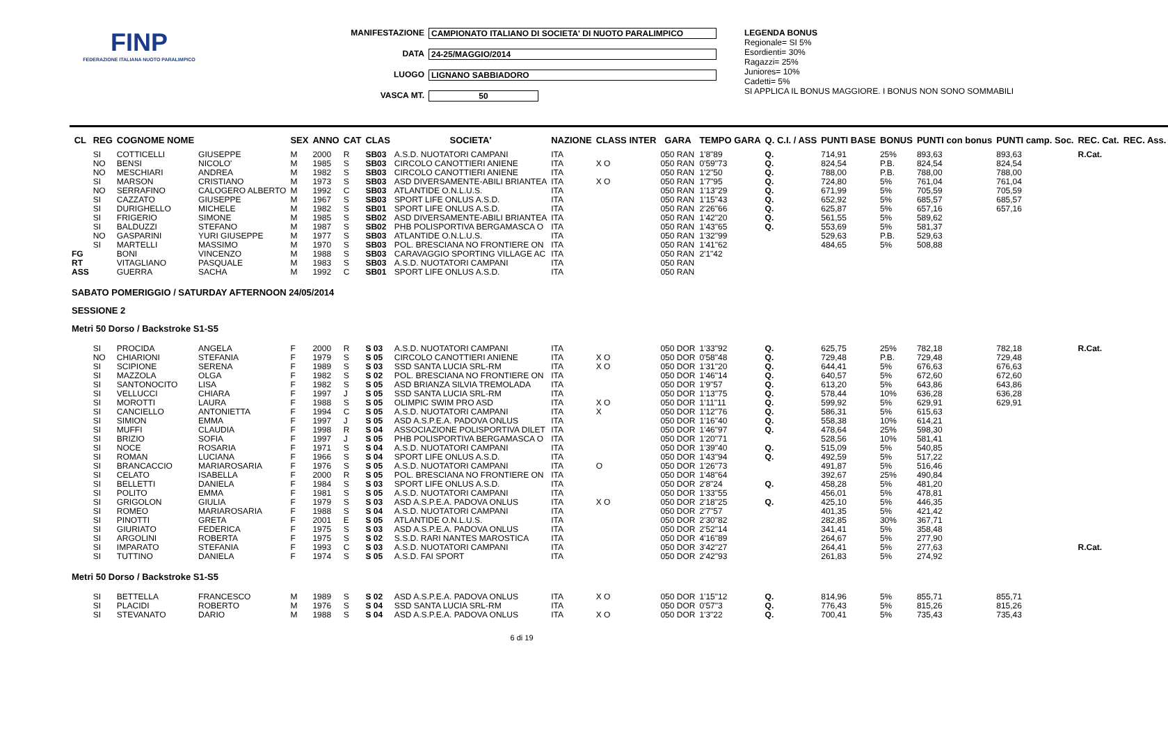FINP
FEDERAZIONE ITALIANA NUOTO PARALIMPICO
MANIFESTAZIONE CAMPIONATO ITALIANO DI SOCIETA' DI NUOTO PARALIMPICO
DATA 24-25/MAGGIO/2014
LUOGO LIGNANO SABBIADORO
VASCA MT. 50
LEGENDA BONUS
Regionale= SI 5%
Esordienti= 30%
Ragazzi= 25%
Juniores= 10%
Cadetti= 5%
SI APPLICA IL BONUS MAGGIORE. I BONUS NON SONO SOMMABILI
| CL | REG | COGNOME NOME | | SEX | ANNO | CAT | CLAS | SOCIETA' | NAZIONE | CLASS INTER | GARA | TEMPO GARA | Q. C.I. / ASS | PUNTI BASE | BONUS | PUNTI con bonus | PUNTI camp. Soc. | REC. Cat. | REC. Ass. |
| --- | --- | --- | --- | --- | --- | --- | --- | --- | --- | --- | --- | --- | --- | --- | --- | --- | --- | --- | --- |
| | SI | COTTICELLI | GIUSEPPE | M | 2000 | R | SB03 | A.S.D. NUOTATORI CAMPANI | ITA | | 050 RAN | 1'8"89 | Q. | 714,91 | 25% | 893,63 | 893,63 | R.Cat. | |
| | NO | BENSI | NICOLO' | M | 1985 | S | SB03 | CIRCOLO CANOTTIERI ANIENE | ITA | X O | 050 RAN | 0'59"73 | Q. | 824,54 | P.B. | 824,54 | 824,54 | | |
| | NO | MESCHIARI | ANDREA | M | 1982 | S | SB03 | CIRCOLO CANOTTIERI ANIENE | ITA | | 050 RAN | 1'2"50 | Q. | 788,00 | P.B. | 788,00 | 788,00 | | |
| | SI | MARSON | CRISTIANO | M | 1973 | S | SB03 | ASD DIVERSAMENTE-ABILI BRIANTEA | ITA | X O | 050 RAN | 1'7"95 | Q. | 724,80 | 5% | 761,04 | 761,04 | | |
| | NO | SERRAFINO | CALOGERO ALBERTO | M | 1992 | C | SB03 | ATLANTIDE O.N.L.U.S. | ITA | | 050 RAN | 1'13"29 | Q. | 671,99 | 5% | 705,59 | 705,59 | | |
| | SI | CAZZATO | GIUSEPPE | M | 1967 | S | SB03 | SPORT LIFE ONLUS A.S.D. | ITA | | 050 RAN | 1'15"43 | Q. | 652,92 | 5% | 685,57 | 685,57 | | |
| | SI | DURIGHELLO | MICHELE | M | 1982 | S | SB01 | SPORT LIFE ONLUS A.S.D. | ITA | | 050 RAN | 2'26"66 | Q. | 625,87 | 5% | 657,16 | 657,16 | | |
| | SI | FRIGERIO | SIMONE | M | 1985 | S | SB02 | ASD DIVERSAMENTE-ABILI BRIANTEA | ITA | | 050 RAN | 1'42"20 | Q. | 561,55 | 5% | 589,62 | | | |
| | SI | BALDUZZI | STEFANO | M | 1987 | S | SB02 | PHB POLISPORTIVA BERGAMASCA O | ITA | | 050 RAN | 1'43"65 | Q. | 553,69 | 5% | 581,37 | | | |
| | NO | GASPARINI | YURI GIUSEPPE | M | 1977 | S | SB03 | ATLANTIDE O.N.L.U.S. | ITA | | 050 RAN | 1'32"99 | | 529,63 | P.B. | 529,63 | | | |
| | SI | MARTELLI | MASSIMO | M | 1970 | S | SB03 | POL. BRESCIANA NO FRONTIERE ON | ITA | | 050 RAN | 1'41"62 | | 484,65 | 5% | 508,88 | | | |
| FG | | BONI | VINCENZO | M | 1988 | S | SB03 | CARAVAGGIO SPORTING VILLAGE AC | ITA | | 050 RAN | 2'1"42 | | | | | | | |
| RT | | VITAGLIANO | PASQUALE | M | 1983 | S | SB03 | A.S.D. NUOTATORI CAMPANI | ITA | | 050 RAN | | | | | | | | |
| ASS | | GUERRA | SACHA | M | 1992 | C | SB01 | SPORT LIFE ONLUS A.S.D. | ITA | | 050 RAN | | | | | | | | |
| SABATO POMERIGGIO / SATURDAY AFTERNOON 24/05/2014 SESSIONE 2 Metri 50 Dorso / Backstroke S1-S5 | | | | | | | | | | | | | | | | | | | |
| | SI | PROCIDA | ANGELA | F | 2000 | R | S 03 | A.S.D. NUOTATORI CAMPANI | ITA | | 050 DOR | 1'33"92 | Q. | 625,75 | 25% | 782,18 | 782,18 | R.Cat. | |
| | NO | CHIARIONI | STEFANIA | F | 1979 | S | S 05 | CIRCOLO CANOTTIERI ANIENE | ITA | X O | 050 DOR | 0'58"48 | Q. | 729,48 | P.B. | 729,48 | 729,48 | | |
| | SI | SCIPIONE | SERENA | F | 1989 | S | S 03 | SSD SANTA LUCIA SRL-RM | ITA | X O | 050 DOR | 1'31"20 | Q. | 644,41 | 5% | 676,63 | 676,63 | | |
| | SI | MAZZOLA | OLGA | F | 1982 | S | S 02 | POL. BRESCIANA NO FRONTIERE ON | ITA | | 050 DOR | 1'46"14 | Q. | 640,57 | 5% | 672,60 | 672,60 | | |
| | SI | SANTONOCITO | LISA | F | 1982 | S | S 05 | ASD BRIANZA SILVIA TREMOLADA | ITA | | 050 DOR | 1'9"57 | Q. | 613,20 | 5% | 643,86 | 643,86 | | |
| | SI | VELLUCCI | CHIARA | F | 1997 | J | S 05 | SSD SANTA LUCIA SRL-RM | ITA | | 050 DOR | 1'13"75 | Q. | 578,44 | 10% | 636,28 | 636,28 | | |
| | SI | MOROTTI | LAURA | F | 1988 | S | S 05 | OLIMPIC SWIM PRO ASD | ITA | X O | 050 DOR | 1'11"11 | Q. | 599,92 | 5% | 629,91 | 629,91 | | |
| | SI | CANCIELLO | ANTONIETTA | F | 1994 | C | S 05 | A.S.D. NUOTATORI CAMPANI | ITA | X | 050 DOR | 1'12"76 | Q. | 586,31 | 5% | 615,63 | | | |
| | SI | SIMION | EMMA | F | 1997 | J | S 05 | ASD A.S.P.E.A. PADOVA ONLUS | ITA | | 050 DOR | 1'16"40 | Q. | 558,38 | 10% | 614,21 | | | |
| | SI | MUFFI | CLAUDIA | F | 1998 | R | S 04 | ASSOCIAZIONE POLISPORTIVA DILET | ITA | | 050 DOR | 1'46"97 | Q. | 478,64 | 25% | 598,30 | | | |
| | SI | BRIZIO | SOFIA | F | 1997 | J | S 05 | PHB POLISPORTIVA BERGAMASCA O | ITA | | 050 DOR | 1'20"71 | | 528,56 | 10% | 581,41 | | | |
| | SI | NOCE | ROSARIA | F | 1971 | S | S 04 | A.S.D. NUOTATORI CAMPANI | ITA | | 050 DOR | 1'39"40 | Q. | 515,09 | 5% | 540,85 | | | |
| | SI | ROMAN | LUCIANA | F | 1966 | S | S 04 | SPORT LIFE ONLUS A.S.D. | ITA | | 050 DOR | 1'43"94 | Q. | 492,59 | 5% | 517,22 | | | |
| | SI | BRANCACCIO | MARIAROSARIA | F | 1976 | S | S 05 | A.S.D. NUOTATORI CAMPANI | ITA | O | 050 DOR | 1'26"73 | | 491,87 | 5% | 516,46 | | | |
| | SI | CELATO | ISABELLA | F | 2000 | R | S 05 | POL. BRESCIANA NO FRONTIERE ON | ITA | | 050 DOR | 1'48"64 | | 392,67 | 25% | 490,84 | | | |
| | SI | BELLETTI | DANIELA | F | 1984 | S | S 03 | SPORT LIFE ONLUS A.S.D. | ITA | | 050 DOR | 2'8"24 | Q. | 458,28 | 5% | 481,20 | | | |
| | SI | POLITO | EMMA | F | 1981 | S | S 05 | A.S.D. NUOTATORI CAMPANI | ITA | | 050 DOR | 1'33"55 | | 456,01 | 5% | 478,81 | | | |
| | SI | GRIGOLON | GIULIA | F | 1979 | S | S 03 | ASD A.S.P.E.A. PADOVA ONLUS | ITA | X O | 050 DOR | 2'18"25 | Q. | 425,10 | 5% | 446,35 | | | |
| | SI | ROMEO | MARIAROSARIA | F | 1988 | S | S 04 | A.S.D. NUOTATORI CAMPANI | ITA | | 050 DOR | 2'7"57 | | 401,35 | 5% | 421,42 | | | |
| | SI | PINOTTI | GRETA | F | 2001 | E | S 05 | ATLANTIDE O.N.L.U.S. | ITA | | 050 DOR | 2'30"82 | | 282,85 | 30% | 367,71 | | | |
| | SI | GIURIATO | FEDERICA | F | 1975 | S | S 03 | ASD A.S.P.E.A. PADOVA ONLUS | ITA | | 050 DOR | 2'52"14 | | 341,41 | 5% | 358,48 | | | |
| | SI | ARGOLINI | ROBERTA | F | 1975 | S | S 02 | S.S.D. RARI NANTES MAROSTICA | ITA | | 050 DOR | 4'16"89 | | 264,67 | 5% | 277,90 | | | |
| | SI | IMPARATO | STEFANIA | F | 1993 | C | S 03 | A.S.D. NUOTATORI CAMPANI | ITA | | 050 DOR | 3'42"27 | | 264,41 | 5% | 277,63 | | R.Cat. | |
| | SI | TUTTINO | DANIELA | F | 1974 | S | S 05 | A.S.D. FAI SPORT | ITA | | 050 DOR | 2'42"93 | | 261,83 | 5% | 274,92 | | | |
| Metri 50 Dorso / Backstroke S1-S5 | | | | | | | | | | | | | | | | | | | |
| | SI | BETTELLA | FRANCESCO | M | 1989 | S | S 02 | ASD A.S.P.E.A. PADOVA ONLUS | ITA | X O | 050 DOR | 1'15"12 | Q. | 814,96 | 5% | 855,71 | 855,71 | | |
| | SI | PLACIDI | ROBERTO | M | 1976 | S | S 04 | SSD SANTA LUCIA SRL-RM | ITA | | 050 DOR | 0'57"3 | Q. | 776,43 | 5% | 815,26 | 815,26 | | |
| | SI | STEVANATO | DARIO | M | 1988 | S | S 04 | ASD A.S.P.E.A. PADOVA ONLUS | ITA | X O | 050 DOR | 1'3"22 | Q. | 700,41 | 5% | 735,43 | 735,43 | | |
6 di 19